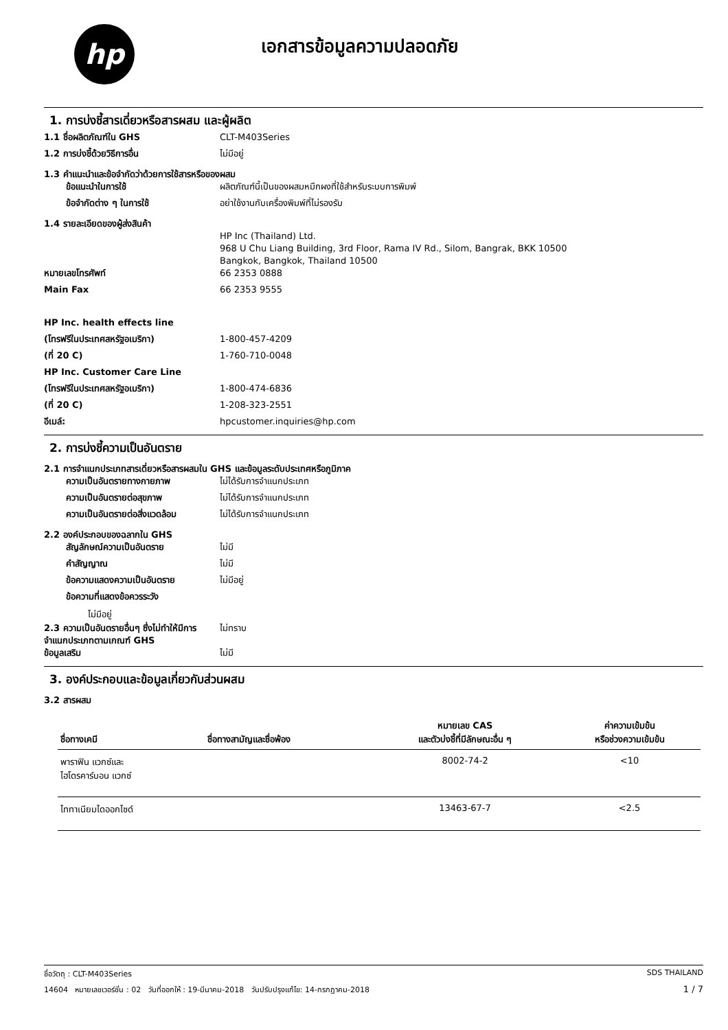hp เอกสารข้อมูลความปลอดภัย
1. การบ่งชี้สารเดี่ยวหรือสารผสม และผู้ผลิต
1.1 ชื่อผลิตภัณฑ์ใน GHS CLT-M403Series
1.2 การบ่งชี้ด้วยวิธีการอื่น ไม่มีอยู่
1.3 คำแนะนำและข้อจำกัดว่าด้วยการใช้สารหรือของผสม
ข้อแนะนำในการใช้ ผลิตภัณฑ์นี้เป็นของผสมหมึกผงที่ใช้สำหรับระบบการพิมพ์
ข้อจำกัดต่าง ๆ ในการใช้ อย่าใช้งานกับเครื่องพิมพ์ที่ไม่รองรับ
1.4 รายละเอียดของผู้ส่งสินค้า
HP Inc (Thailand) Ltd.
968 U Chu Liang Building, 3rd Floor, Rama IV Rd., Silom, Bangrak, BKK 10500
Bangkok, Bangkok, Thailand 10500
หมายเลขโทรศัพท์ 66 2353 0888
Main Fax 66 2353 9555
HP Inc. health effects line
(โทรฟรีในประเทศสหรัฐอเมริกา) 1-800-457-4209
(ที่ 20 C) 1-760-710-0048
HP Inc. Customer Care Line
(โทรฟรีในประเทศสหรัฐอเมริกา) 1-800-474-6836
(ที่ 20 C) 1-208-323-2551
อีเมล์: hpcustomer.inquiries@hp.com
2. การบ่งชี้ความเป็นอันตราย
2.1 การจำแนกประเภทสารเดี่ยวหรือสารผสมใน GHS และข้อมูลระดับประเทศหรือภูมิภาค
ความเป็นอันตรายทางกายภาพ ไม่ได้รับการจำแนกประเภท
ความเป็นอันตรายต่อสุขภาพ ไม่ได้รับการจำแนกประเภท
ความเป็นอันตรายต่อสิ่งแวดล้อม
ไม่ได้รับการจำแนกประเภท
2.2 องค์ประกอบของฉลากใน GHS
สัญลักษณ์ความเป็นอันตราย ไม่มี
คำสัญญาณ ไม่มี
ข้อความแสดงความเป็นอันตราย ไม่มีอยู่
ข้อความที่แสดงข้อควรระวัง
ไม่มีอยู่
2.3 ความเป็นอันตรายอื่นๆ ซึ่งไม่ทำให้มีการจำแนกประเภทตามเกณฑ์ GHS
ไม่ทราบ
ข้อมูลเสริม ไม่มี
3. องค์ประกอบและข้อมูลเกี่ยวกับส่วนผสม
3.2 สารผสม
| ชื่อทางเคมี | ชื่อทางสามัญและชื่อพ้อง | หมายเลข CAS และตัวบ่งชี้ที่มีลักษณะอื่น ๆ | ค่าความเข้มข้น หรือช่วงความเข้มข้น |
| --- | --- | --- | --- |
| พาราฟิน แวกซ์และ ไฮโดรคาร์บอน แวกซ์ | | 8002-74-2 | <10 |
| ไททาเนียมไดออกไซด์ | | 13463-67-7 | <2.5 |
ชื่อวัตถุ : CLT-M403Series SDS THAILAND
14604 หมายเลขเวอร์ชั่น : 02 วันที่ออกให้ : 19-มีนาคม-2018 วันปรับปรุงแก้ไข: 14-กรกฎาคม-2018 1 / 7